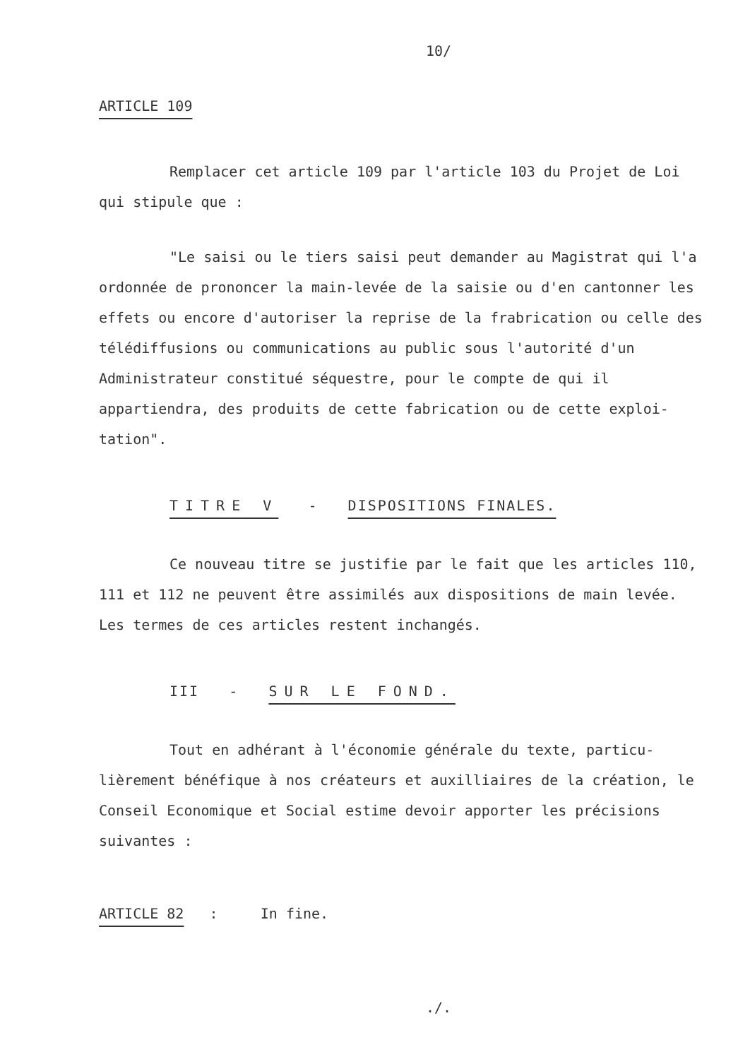10/
ARTICLE 109
Remplacer cet article 109 par l'article 103 du Projet de Loi qui stipule que :
"Le saisi ou le tiers saisi peut demander au Magistrat qui l'a ordonnée de prononcer la main-levée de la saisie ou d'en cantonner les effets ou encore d'autoriser la reprise de la frabrication ou celle des télédiffusions ou communications au public sous l'autorité d'un Administrateur constitué séquestre, pour le compte de qui il appartiendra, des produits de cette fabrication ou de cette exploi-tation".
TITRE V - DISPOSITIONS FINALES.
Ce nouveau titre se justifie par le fait que les articles 110, 111 et 112 ne peuvent être assimilés aux dispositions de main levée. Les termes de ces articles restent inchangés.
III - SUR LE FOND.
Tout en adhérant à l'économie générale du texte, particu-lièrement bénéfique à nos créateurs et auxilliaires de la création, le Conseil Economique et Social estime devoir apporter les précisions suivantes :
ARTICLE 82 : In fine.
./.